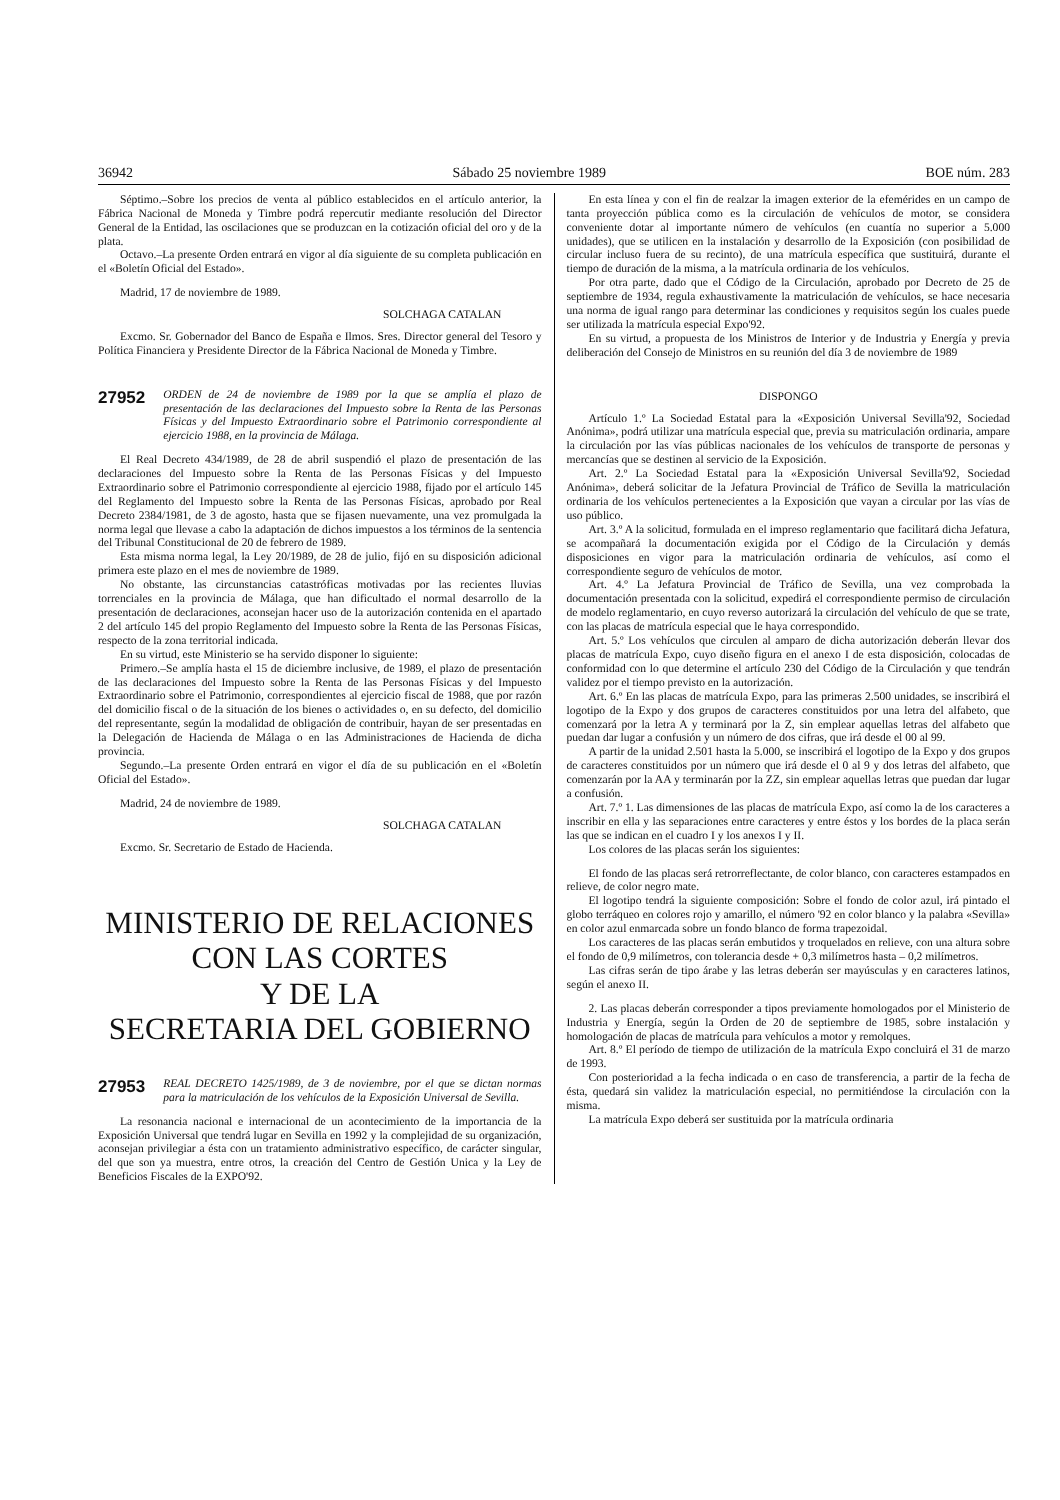36942 Sábado 25 noviembre 1989 BOE núm. 283
Séptimo.–Sobre los precios de venta al público establecidos en el artículo anterior, la Fábrica Nacional de Moneda y Timbre podrá repercutir mediante resolución del Director General de la Entidad, las oscilaciones que se produzcan en la cotización oficial del oro y de la plata.
Octavo.–La presente Orden entrará en vigor al día siguiente de su completa publicación en el «Boletín Oficial del Estado».
Madrid, 17 de noviembre de 1989.
SOLCHAGA CATALAN
Excmo. Sr. Gobernador del Banco de España e Ilmos. Sres. Director general del Tesoro y Política Financiera y Presidente Director de la Fábrica Nacional de Moneda y Timbre.
27952 ORDEN de 24 de noviembre de 1989 por la que se amplía el plazo de presentación de las declaraciones del Impuesto sobre la Renta de las Personas Físicas y del Impuesto Extraordinario sobre el Patrimonio correspondiente al ejercicio 1988, en la provincia de Málaga.
El Real Decreto 434/1989, de 28 de abril suspendió el plazo de presentación de las declaraciones del Impuesto sobre la Renta de las Personas Físicas y del Impuesto Extraordinario sobre el Patrimonio correspondiente al ejercicio 1988, fijado por el artículo 145 del Reglamento del Impuesto sobre la Renta de las Personas Físicas, aprobado por Real Decreto 2384/1981, de 3 de agosto, hasta que se fijasen nuevamente, una vez promulgada la norma legal que llevase a cabo la adaptación de dichos impuestos a los términos de la sentencia del Tribunal Constitucional de 20 de febrero de 1989.
Esta misma norma legal, la Ley 20/1989, de 28 de julio, fijó en su disposición adicional primera este plazo en el mes de noviembre de 1989.
No obstante, las circunstancias catastróficas motivadas por las recientes lluvias torrenciales en la provincia de Málaga, que han dificultado el normal desarrollo de la presentación de declaraciones, aconsejan hacer uso de la autorización contenida en el apartado 2 del artículo 145 del propio Reglamento del Impuesto sobre la Renta de las Personas Físicas, respecto de la zona territorial indicada.
En su virtud, este Ministerio se ha servido disponer lo siguiente:
Primero.–Se amplía hasta el 15 de diciembre inclusive, de 1989, el plazo de presentación de las declaraciones del Impuesto sobre la Renta de las Personas Físicas y del Impuesto Extraordinario sobre el Patrimonio, correspondientes al ejercicio fiscal de 1988, que por razón del domicilio fiscal o de la situación de los bienes o actividades o, en su defecto, del domicilio del representante, según la modalidad de obligación de contribuir, hayan de ser presentadas en la Delegación de Hacienda de Málaga o en las Administraciones de Hacienda de dicha provincia.
Segundo.–La presente Orden entrará en vigor el día de su publicación en el «Boletín Oficial del Estado».
Madrid, 24 de noviembre de 1989.
SOLCHAGA CATALAN
Excmo. Sr. Secretario de Estado de Hacienda.
MINISTERIO DE RELACIONES
CON LAS CORTES
Y DE LA
SECRETARIA DEL GOBIERNO
27953 REAL DECRETO 1425/1989, de 3 de noviembre, por el que se dictan normas para la matriculación de los vehículos de la Exposición Universal de Sevilla.
La resonancia nacional e internacional de un acontecimiento de la importancia de la Exposición Universal que tendrá lugar en Sevilla en 1992 y la complejidad de su organización, aconsejan privilegiar a ésta con un tratamiento administrativo específico, de carácter singular, del que son ya muestra, entre otros, la creación del Centro de Gestión Unica y la Ley de Beneficios Fiscales de la EXPO'92.
En esta línea y con el fin de realzar la imagen exterior de la efemérides en un campo de tanta proyección pública como es la circulación de vehículos de motor, se considera conveniente dotar al importante número de vehículos (en cuantía no superior a 5.000 unidades), que se utilicen en la instalación y desarrollo de la Exposición (con posibilidad de circular incluso fuera de su recinto), de una matrícula específica que sustituirá, durante el tiempo de duración de la misma, a la matrícula ordinaria de los vehículos.
Por otra parte, dado que el Código de la Circulación, aprobado por Decreto de 25 de septiembre de 1934, regula exhaustivamente la matriculación de vehículos, se hace necesaria una norma de igual rango para determinar las condiciones y requisitos según los cuales puede ser utilizada la matrícula especial Expo'92.
En su virtud, a propuesta de los Ministros de Interior y de Industria y Energía y previa deliberación del Consejo de Ministros en su reunión del día 3 de noviembre de 1989
DISPONGO
Artículo 1.º La Sociedad Estatal para la «Exposición Universal Sevilla'92, Sociedad Anónima», podrá utilizar una matrícula especial que, previa su matriculación ordinaria, ampare la circulación por las vías públicas nacionales de los vehículos de transporte de personas y mercancías que se destinen al servicio de la Exposición.
Art. 2.º La Sociedad Estatal para la «Exposición Universal Sevilla'92, Sociedad Anónima», deberá solicitar de la Jefatura Provincial de Tráfico de Sevilla la matriculación ordinaria de los vehículos pertenecientes a la Exposición que vayan a circular por las vías de uso público.
Art. 3.º A la solicitud, formulada en el impreso reglamentario que facilitará dicha Jefatura, se acompañará la documentación exigida por el Código de la Circulación y demás disposiciones en vigor para la matriculación ordinaria de vehículos, así como el correspondiente seguro de vehículos de motor.
Art. 4.º La Jefatura Provincial de Tráfico de Sevilla, una vez comprobada la documentación presentada con la solicitud, expedirá el correspondiente permiso de circulación de modelo reglamentario, en cuyo reverso autorizará la circulación del vehículo de que se trate, con las placas de matrícula especial que le haya correspondido.
Art. 5.º Los vehículos que circulen al amparo de dicha autorización deberán llevar dos placas de matrícula Expo, cuyo diseño figura en el anexo I de esta disposición, colocadas de conformidad con lo que determine el artículo 230 del Código de la Circulación y que tendrán validez por el tiempo previsto en la autorización.
Art. 6.º En las placas de matrícula Expo, para las primeras 2.500 unidades, se inscribirá el logotipo de la Expo y dos grupos de caracteres constituidos por una letra del alfabeto, que comenzará por la letra A y terminará por la Z, sin emplear aquellas letras del alfabeto que puedan dar lugar a confusión y un número de dos cifras, que irá desde el 00 al 99.
A partir de la unidad 2.501 hasta la 5.000, se inscribirá el logotipo de la Expo y dos grupos de caracteres constituidos por un número que irá desde el 0 al 9 y dos letras del alfabeto, que comenzarán por la AA y terminarán por la ZZ, sin emplear aquellas letras que puedan dar lugar a confusión.
Art. 7.º 1. Las dimensiones de las placas de matrícula Expo, así como la de los caracteres a inscribir en ella y las separaciones entre caracteres y entre éstos y los bordes de la placa serán las que se indican en el cuadro I y los anexos I y II.
Los colores de las placas serán los siguientes:
El fondo de las placas será retrorreflectante, de color blanco, con caracteres estampados en relieve, de color negro mate.
El logotipo tendrá la siguiente composición: Sobre el fondo de color azul, irá pintado el globo terráqueo en colores rojo y amarillo, el número '92 en color blanco y la palabra «Sevilla» en color azul enmarcada sobre un fondo blanco de forma trapezoidal.
Los caracteres de las placas serán embutidos y troquelados en relieve, con una altura sobre el fondo de 0,9 milímetros, con tolerancia desde + 0,3 milímetros hasta – 0,2 milímetros.
Las cifras serán de tipo árabe y las letras deberán ser mayúsculas y en caracteres latinos, según el anexo II.
2. Las placas deberán corresponder a tipos previamente homologados por el Ministerio de Industria y Energía, según la Orden de 20 de septiembre de 1985, sobre instalación y homologación de placas de matrícula para vehículos a motor y remolques.
Art. 8.º El período de tiempo de utilización de la matrícula Expo concluirá el 31 de marzo de 1993.
Con posterioridad a la fecha indicada o en caso de transferencia, a partir de la fecha de ésta, quedará sin validez la matriculación especial, no permitiéndose la circulación con la misma.
La matrícula Expo deberá ser sustituida por la matrícula ordinaria